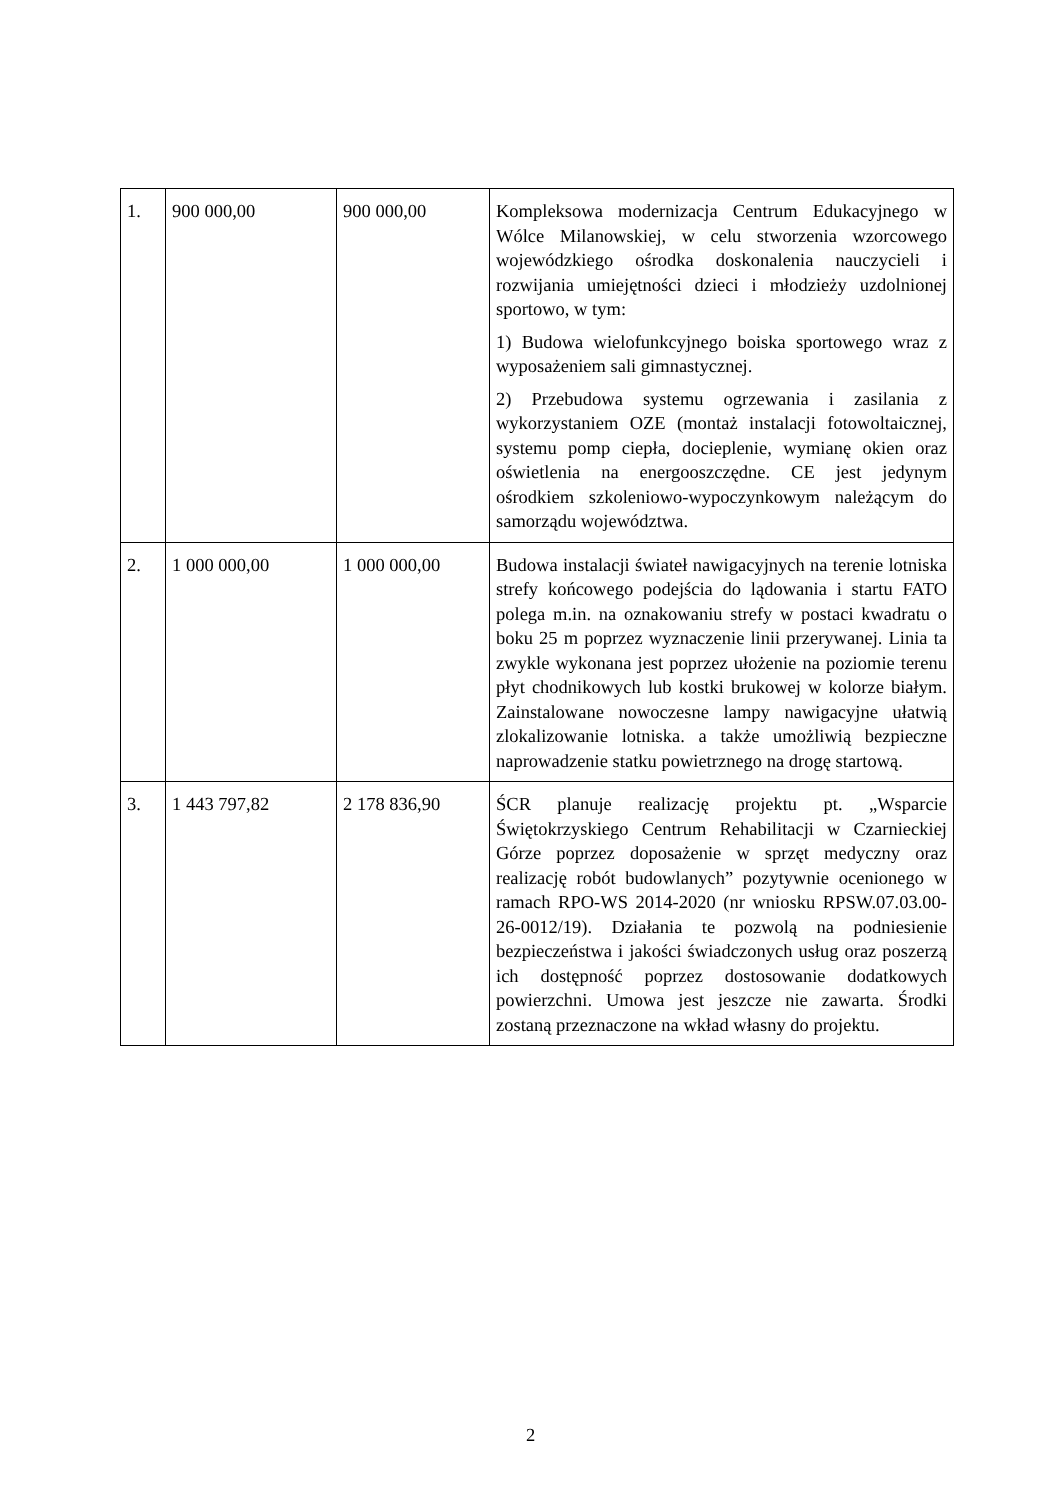| 1. | 900 000,00 | 900 000,00 | Kompleksowa modernizacja Centrum Edukacyjnego w Wólce Milanowskiej, w celu stworzenia wzorcowego wojewódzkiego ośrodka doskonalenia nauczycieli i rozwijania umiejętności dzieci i młodzieży uzdolnionej sportowo, w tym: 1) Budowa wielofunkcyjnego boiska sportowego wraz z wyposażeniem sali gimnastycznej. 2) Przebudowa systemu ogrzewania i zasilania z wykorzystaniem OZE (montaż instalacji fotowoltaicznej, systemu pomp ciepła, docieplenie, wymianę okien oraz oświetlenia na energooszczędne. CE jest jedynym ośrodkiem szkoleniowo-wypoczynkowym należącym do samorządu województwa. |
| 2. | 1 000 000,00 | 1 000 000,00 | Budowa instalacji świateł nawigacyjnych na terenie lotniska strefy końcowego podejścia do lądowania i startu FATO polega m.in. na oznakowaniu strefy w postaci kwadratu o boku 25 m poprzez wyznaczenie linii przerywanej. Linia ta zwykle wykonana jest poprzez ułożenie na poziomie terenu płyt chodnikowych lub kostki brukowej w kolorze białym. Zainstalowane nowoczesne lampy nawigacyjne ułatwią zlokalizowanie lotniska. a także umożliwią bezpieczne naprowadzenie statku powietrznego na drogę startową. |
| 3. | 1 443 797,82 | 2 178 836,90 | ŚCR planuje realizację projektu pt. „Wsparcie Świętokrzyskiego Centrum Rehabilitacji w Czarnieckiej Górze poprzez doposażenie w sprzęt medyczny oraz realizację robót budowlanych” pozytywnie ocenionego w ramach RPO-WS 2014-2020 (nr wniosku RPSW.07.03.00-26-0012/19). Działania te pozwolą na podniesienie bezpieczeństwa i jakości świadczonych usług oraz poszerzą ich dostępność poprzez dostosowanie dodatkowych powierzchni. Umowa jest jeszcze nie zawarta. Środki zostaną przeznaczone na wkład własny do projektu. |
2